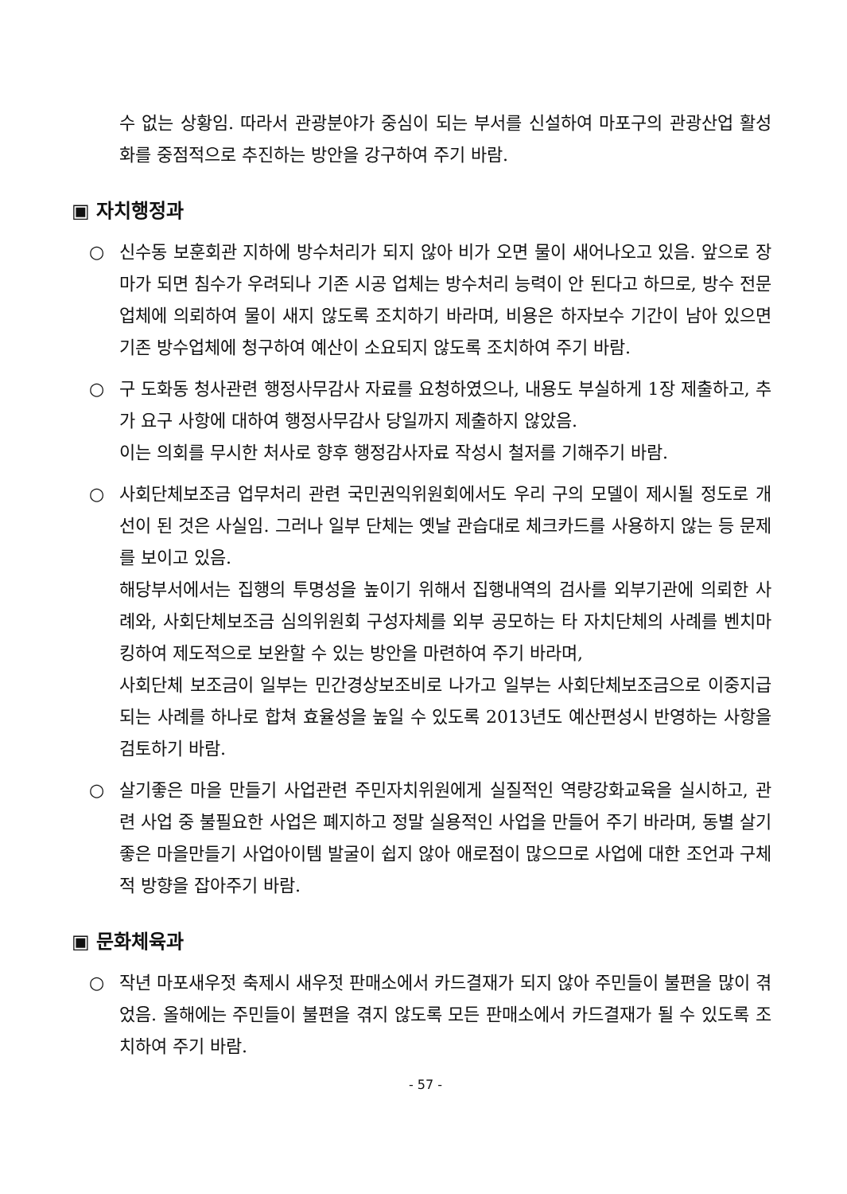수 없는 상황임. 따라서 관광분야가 중심이 되는 부서를 신설하여 마포구의 관광산업 활성화를 중점적으로 추진하는 방안을 강구하여 주기 바람.
▣ 자치행정과
○ 신수동 보훈회관 지하에 방수처리가 되지 않아 비가 오면 물이 새어나오고 있음. 앞으로 장마가 되면 침수가 우려되나 기존 시공 업체는 방수처리 능력이 안 된다고 하므로, 방수 전문 업체에 의뢰하여 물이 새지 않도록 조치하기 바라며, 비용은 하자보수 기간이 남아 있으면 기존 방수업체에 청구하여 예산이 소요되지 않도록 조치하여 주기 바람.
○ 구 도화동 청사관련 행정사무감사 자료를 요청하였으나, 내용도 부실하게 1장 제출하고, 추가 요구 사항에 대하여 행정사무감사 당일까지 제출하지 않았음.
이는 의회를 무시한 처사로 향후 행정감사자료 작성시 철저를 기해주기 바람.
○ 사회단체보조금 업무처리 관련 국민권익위원회에서도 우리 구의 모델이 제시될 정도로 개선이 된 것은 사실임. 그러나 일부 단체는 옛날 관습대로 체크카드를 사용하지 않는 등 문제를 보이고 있음.
해당부서에서는 집행의 투명성을 높이기 위해서 집행내역의 검사를 외부기관에 의뢰한 사례와, 사회단체보조금 심의위원회 구성자체를 외부 공모하는 타 자치단체의 사례를 벤치마킹하여 제도적으로 보완할 수 있는 방안을 마련하여 주기 바라며,
사회단체 보조금이 일부는 민간경상보조비로 나가고 일부는 사회단체보조금으로 이중지급 되는 사례를 하나로 합쳐 효율성을 높일 수 있도록 2013년도 예산편성시 반영하는 사항을 검토하기 바람.
○ 살기좋은 마을 만들기 사업관련 주민자치위원에게 실질적인 역량강화교육을 실시하고, 관련 사업 중 불필요한 사업은 폐지하고 정말 실용적인 사업을 만들어 주기 바라며, 동별 살기좋은 마을만들기 사업아이템 발굴이 쉽지 않아 애로점이 많으므로 사업에 대한 조언과 구체적 방향을 잡아주기 바람.
▣ 문화체육과
○ 작년 마포새우젓 축제시 새우젓 판매소에서 카드결재가 되지 않아 주민들이 불편을 많이 겪었음. 올해에는 주민들이 불편을 겪지 않도록 모든 판매소에서 카드결재가 될 수 있도록 조치하여 주기 바람.
- 57 -